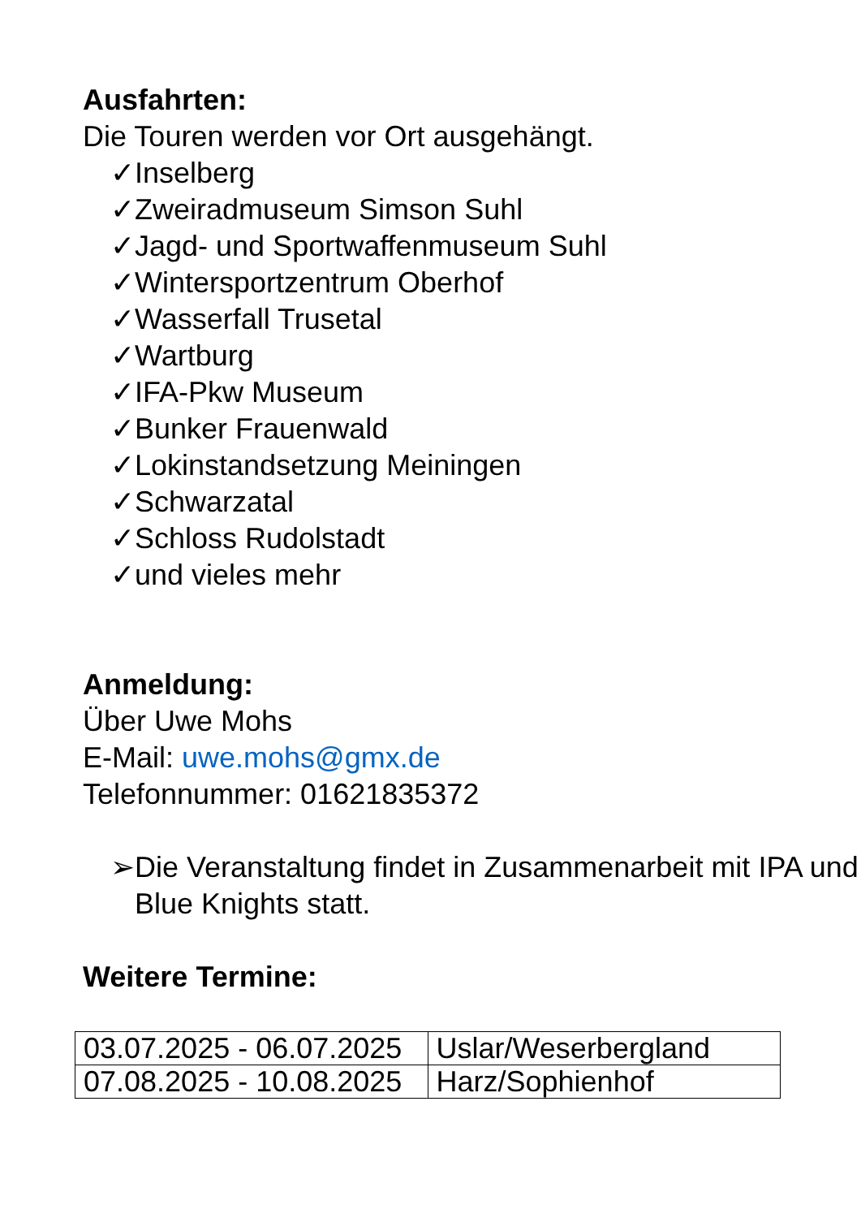Ausfahrten:
Die Touren werden vor Ort ausgehängt.
✓Inselberg
✓Zweiradmuseum Simson Suhl
✓Jagd- und Sportwaffenmuseum Suhl
✓Wintersportzentrum Oberhof
✓Wasserfall Trusetal
✓Wartburg
✓IFA-Pkw Museum
✓Bunker Frauenwald
✓Lokinstandsetzung Meiningen
✓Schwarzatal
✓Schloss Rudolstadt
✓und vieles mehr
Anmeldung:
Über Uwe Mohs
E-Mail: uwe.mohs@gmx.de
Telefonnummer: 01621835372
➢ Die Veranstaltung findet in Zusammenarbeit mit IPA und Blue Knights statt.
Weitere Termine:
| 03.07.2025 - 06.07.2025 | Uslar/Weserbergland |
| 07.08.2025 - 10.08.2025 | Harz/Sophienhof |